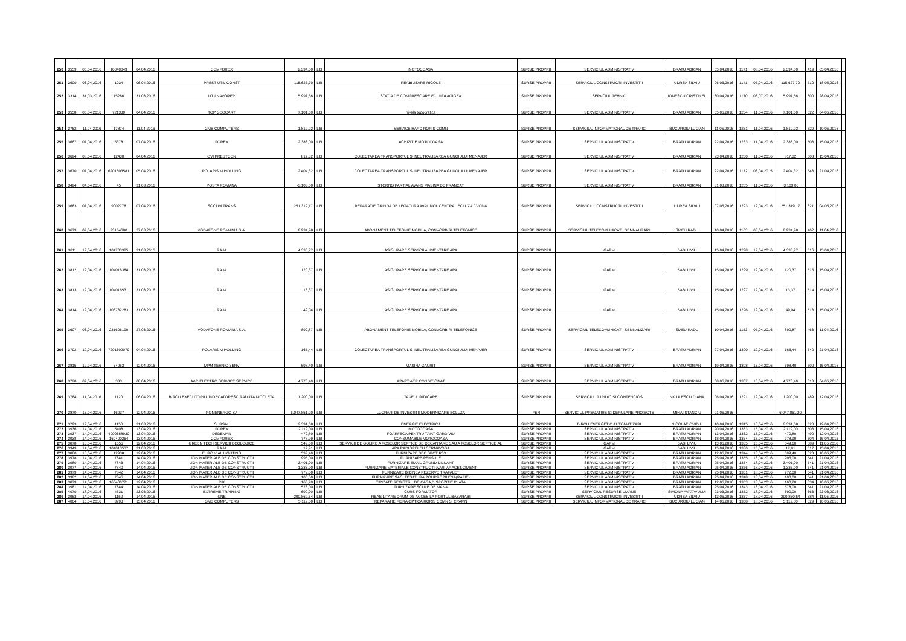| 250 | 3559 | 05,04,2016 | 16040049 | 04,04,2016 | COMFOREX | 2.394,00 | LEI | MOTOCOASA | SURSE PROPRII | SERVICIUL ADMINISTRATIV | BRATU ADRIAN | 05,04,2016 | 1171 | 08,04,2016 | 2.394,00 | 419 | 05,04,2016 | |
| 251 | 3600 | 06,04,2016 | 1034 | 06,04,2016 | PREST UTIL CONST | 115.627,70 | LEI | REABILITARE RIGOLE | SURSE PROPRII | SERVICIUL CONSTRUCTII INVESTITII | UDREA SILVIU | 06,05,2016 | 1141 | 07,04,2016 | 115.627,70 | 710 | 18,05,2016 | |
| 252 | 3314 | 31,03,2016 | 15286 | 31,03,2016 | UTILNAVOREP | 5.997,66 | LEI | STATIA DE COMPRESOARE ECLUZA AGIGEA | SURSE PROPRII | SERVCIUL TEHNIC | IONESCU CRISTINEL | 30,04,2016 | 1170 | 08,07,2016 | 5.997,66 | 600 | 28,04,2016 | |
| 253 | 3558 | 05,04,2016 | 721330 | 04,04,2016 | TOP GEOCART | 7.101,60 | LEI | nivela topografica | SURSE PROPRII | SERVICIUL ADMINISTRATIV | BRATU ADRIAN | 05,05,2016 | 1264 | 11,04,2016 | 7.101,60 | 622 | 04,05,2016 | |
| 254 | 3752 | 11,04,2016 | 17874 | 11,04,2016 | GMB COMPUTERS | 1.819,92 | LEI | SERVICE HARD RORIS CDMN | SURSE PROPRII | SERVICIUL INFORMATIONAL DE TRAFIC | BUCUROIU LUCIAN | 11,05,2016 | 1261 | 11,04,2016 | 1.819,92 | 629 | 10,05,2016 | |
| 255 | 3667 | 07,04,2016 | 5378 | 07,04,2016 | FOREX | 2.388,00 | LEI | ACHIZITIE MOTOCOASA | SURSE PROPRII | SERVICIUL ADMINISTRATIV | BRATU ADRIAN | 22,04,2016 | 1263 | 11,04,2016 | 2.388,00 | 503 | 15,04,2016 | |
| 256 | 3694 | 08,04,2016 | 12430 | 04,04,2016 | OVI PRESTCON | 817,32 | LEI | COLECTAREA TRANSPORTUL SI NEUTRALIZAREA GUNOIULUI MENAJER | SURSE PROPRII | SERVICIUL ADMINISTRATIV | BRATU ADRIAN | 23,04,2016 | 1260 | 11,04,2016 | 817,32 | 508 | 15,04,2016 | |
| 257 | 3670 | 07,04,2016 | 6201603581 | 05,04,2016 | POLARIS M HOLDING | 2.404,32 | LEI | COLECTAREA TRANSPORTUL SI NEUTRALIZAREA GUNOIULUI MENAJER | SURSE PROPRII | SERVICIUL ADMINISTRATIV | BRATU ADRIAN | 22,04,2016 | 1172 | 08,04,2015 | 2.404,32 | 543 | 21,04,2016 | |
| 258 | 3494 | 04,04,2016 | 45 | 31,03,2016 | POSTA ROMANA | -3.103,00 | LEI | STORNO PARTIAL AVANS MASINA DE FRANCAT | SURSE PROPRII | SERVICIUL ADMINISTRATIV | BRATU ADRIAN | 31,03,2016 | 1265 | 11,04,2016 | -3.103,00 | | | |
| 259 | 3683 | 07,04,2016 | 9002778 | 07,04,2016 | SOCUM TRANS | 251.319,17 | LEI | REPARATIE GRINDA DE LEGATURA AVAL MOL CENTRAL ECLUZA CVODA | SURSE PROPRII | SERVICIUL CONSTRUCTII INVESTITII | UDREA SILVIU | 07,05,2016 | 1293 | 12,04,2016 | 251.319,17 | 621 | 04,05,2016 | |
| 260 | 3679 | 07,04,2016 | 23154680 | 27,03,2016 | VODAFONE ROMANIA S.A. | 8.934,98 | LEI | ABONAMENT TELEFONIE MOBILA, CONVORBIRI TELEFONICE | SURSE PROPRII | SERVICIUL TELECOMUNICATII SEMNALIZARI | SMEU RADU | 10,04,2016 | 1163 | 08,04,2016 | 8.934,98 | 462 | 11,04,2016 | |
| 261 | 3811 | 12,04,2016 | 104703385 | 31,03,2015 | RAJA | 4.333,27 | LEI | ASIGURARE SERVICII ALIMENTARE APA | SURSE PROPRII | GAPM | BABI LIVIU | 15,04,2016 | 1298 | 12,04,2016 | 4.333,27 | 516 | 15,04,2016 | |
| 262 | 3812 | 12,04,2016 | 104016384 | 31,03,2016 | RAJA | 120,37 | LEI | ASIGURARE SERVICII ALIMENTARE APA | SURSE PROPRII | GAPM | BABI LIVIU | 15,04,2016 | 1299 | 12,04,2016 | 120,37 | 515 | 15,04,2016 | |
| 263 | 3813 | 12,04,2016 | 104016531 | 31,03,2016 | RAJA | 13,37 | LEI | ASIGURARE SERVICII ALIMENTARE APA | SURSE PROPRII | GAPM | BABI LIVIU | 15,04,2016 | 1297 | 12,04,2016 | 13,37 | 514 | 15,04,2016 | |
| 264 | 3814 | 12,04,2016 | 103732283 | 31,03,2016 | RAJA | 49,04 | LEI | ASIGURARE SERVICII ALIMENTARE APA | SURSE PROPRII | GAPM | BABI LIVIU | 15,04,2016 | 1296 | 12,04,2016 | 49,04 | 513 | 15,04,2016 | |
| 265 | 3607 | 06,04,2016 | 231696190 | 27,03,2016 | VODAFONE ROMANIA S.A. | 890,87 | LEI | ABONAMENT TELEFONIE MOBILA, CONVORBIRI TELEFONICE | SURSE PROPRII | SERVICIUL TELECOMUNICATII SEMNALIZARI | SMEU RADU | 10,04,2016 | 1153 | 07,04,2016 | 890,87 | 463 | 11,04,2016 | |
| 266 | 3792 | 12,04,2016 | 7201602079 | 04,04,2016 | POLARIS M HOLDING | 165,44 | LEI | COLECTAREA TRANSPORTUL SI NEUTRALIZAREA GUNOIULUI MENAJER | SURSE PROPRII | SERVICIUL ADMINISTRATIV | BRATU ADRIAN | 27,04,2016 | 1300 | 12,04,2016 | 165,44 | 542 | 21,04,2016 | |
| 267 | 3815 | 12,04,2016 | 34953 | 12,04,2016 | MPM TEHNIC SERV | 698,40 | LEI | MASINA GAURIT | SURSE PROPRII | SERVICIUL ADMINISTRATIV | BRATU ADRIAN | 19,04,2016 | 1308 | 13,04,2016 | 698,40 | 500 | 15,04,2016 | |
| 268 | 3728 | 07,04,2016 | 383 | 08,04,2016 | A&D ELECTRO SERVICE SERVICE | 4.778,40 | LEI | APART AER CONDITIONAT | SURSE PROPRII | SERVICIUL ADMINISTRATIV | BRATU ADRIAN | 08,05,2016 | 1307 | 13,04,2016 | 4.778,40 | 618 | 04,05,2016 | |
| 269 | 3784 | 11,04,2016 | 1120 | 06,04,2016 | BIROU EXECUTORIU JUDECATORESC RADUTA NICOLETA | 1.200,00 | LEI | TAXE JURIDICARE | SURSE PROPRII | SERVICIUL JURIDIC SI CONTENCIOS | NICULESCU DIANA | 06,04,2016 | 1291 | 12,04,2016 | 1.200,00 | 489 | 12,04,2016 | |
| 270 | 3870 | 13,04,2016 | 16037 | 12,04,2016 | ROMENERGO SA | 6.047.851,20 | LEI | LUCRARI DE INVESTITII MODERNIZARE ECLUZA | FEN | SERVICIUL PREGATIRE SI DERULARE PROIECTE | MIHAI STANCIU | 01,05,2016 | | | 6.047.851,20 | | | |
| 271 | 3793 | 12,04,2016 | 1150 | 31,03,2016 | SURSAL | 2.391,68 | LEI | ENERGIE ELECTRICA | SURSE PROPRII | BIROU ENERGETIC AUTOMATIZARI | NICOLAE OVIDIU | 10,04,2016 | 1315 | 13,04,2016 | 2.391,68 | 523 | 19,04,2016 | |
| 272 | 3936 | 14,04,2016 | 5408 | 13,04,2016 | FOREX | 2.119,00 | LEI | MOTOCOASA | SURSE PROPRII | SERVICIUL ADMINISTRATIV | BRATU ADRIAN | 20,04,2016 | 1333 | 15,04,2016 | 2.119,00 | 503 | 15,04,2016 | |
| 273 | 3937 | 14,04,2016 | 4900658930 | 13,04,2016 | DEDEMAN | 470,80 | LEI | FOARFECA PENTRU TAIAT GARD VIU | SURSE PROPRII | SERVICIUL ADMINISTRATIV | BRATU ADRIAN | 13,04,2016 | 1332 | 15,04,2016 | 470,80 | 490 | 12,04,2016 | |
| 274 | 3938 | 14,04,2016 | 160400264 | 13,04,2016 | COMFOREX | 778,99 | LEI | CONSUMABILE MOTOCOASA | SURSE PROPRII | SERVICIUL ADMINISTRATIV | BRATU ADRIAN | 18,04,2016 | 1334 | 15,04,2016 | 778,99 | 504 | 15,04,2015 | |
| 275 | 3878 | 13,04,2016 | 1555 | 12,04,2016 | GREEN TECH SERVICII ECOLOGICE | 549,60 | LEI | SERVICII DE GOLIRE A FOSELOR SEPTICE DE DECANTARE SAU A FOSELOR SEPTICE AL | SURSE PROPRII | GAPM | BABI LIVIU | 13,05,2016 | 1335 | 15,04,2016 | 549,60 | 689 | 11,05,2016 | |
| 276 | 3949 | 14,04,2016 | 104013537 | 31,03,2016 | RAJA | 17,91 | LEI | APA RADIORELEU CERNAVODA | SURSE PROPRII | GAPM | BABI LIVIU | 15,04,2016 | 1336 | 15,04,2016 | 17,91 | 517 | 15,04,2015 | |
| 277 | 3880 | 13,04,2016 | 12938 | 12,04,2016 | EURO VIAL LIGHTING | 599,40 | LEI | FURNIZARE BEC SPOT R63 | SURSE PROPRII | SERVICIUL ADMINISTRATIV | BRATU ADRIAN | 12,05,2016 | 1344 | 18,04,2016 | 599,40 | 628 | 10,05,2016 | |
| 278 | 3978 | 14,04,2016 | 7841 | 14,04,2016 | LION MATERIALE DE CONSTRUCTII | 995,00 | LEI | FURNIZARE PENSULE | SURSE PROPRII | SERVICIUL ADMINISTRATIV | BRATU ADRIAN | 25,04,2016 | 1355 | 18,04,2016 | 995,00 | 541 | 21,04,2016 | |
| 279 | 3980 | 14,04,2016 | 7843 | 14,04,2016 | LION MATERIALE DE CONSTRUCTII | 3.401,00 | LEI | FURNIZARE EMAIL GRUND DILUANT | SURSE PROPRII | SERVICIUL ADMINISTRATIV | BRATU ADRIAN | 25,04,2016 | 1354 | 18,04,2016 | 3.401,00 | 541 | 21,04,2016 | |
| 280 | 3977 | 14,04,2016 | 7840 | 14,04,2016 | LION MATERIALE DE CONSTRUCTII | 1.336,00 | LEI | FURNIZARE MATERIALE CONSTRUCTII:VAR, ARACET,CIMENT | SURSE PROPRII | SERVICIUL ADMINISTRATIV | BRATU ADRIAN | 25,04,2016 | 1356 | 18,04,2016 | 1.336,00 | 541 | 21,04,2016 | |
| 281 | 3979 | 14,04,2016 | 7842 | 14,04,2016 | LION MATERIALE DE CONSTRUCTII | 772,00 | LEI | FURNIZARE BIDINEA REZERVE TRAFALET | SURSE PROPRII | SERVICIUL ADMINISTRATIV | BRATU ADRIAN | 25,04,2016 | 1351 | 18,04,2016 | 772,00 | 541 | 21,04,2016 | |
| 282 | 3982 | 14,04,2016 | 7845 | 14,04,2016 | LION MATERIALE DE CONSTRUCTII | 100,00 | LEI | FURNIZARE SACI TESATURA POLIPROPILENA(RAFIE) | SURSE PROPRII | SERVICIUL ADMINISTRATIV | BRATU ADRIAN | 25,04,2016 | 1348 | 18,04,2016 | 100,00 | 541 | 21,04,2016 | |
| 283 | 3879 | 14,04,2016 | 160400771 | 12,04,2016 | RIK | 160,20 | LEI | TIPIZATE:REGISTRU DE CASA,DISPOZITIE PLATA | SURSE PROPRII | SERVICIUL ADMINISTRATIV | BRATU ADRIAN | 12,05,2016 | 1353 | 18,04,2016 | 160,20 | 634 | 10,05,2016 | |
| 284 | 3981 | 14,04,2016 | 7844 | 14,04,2016 | LION MATERIALE DE CONSTRUCTII | 578,00 | LEI | FURNIZARE SCULE DE MANA | SURSE PROPRII | SERVICIUL ADMINISTRATIV | BRATU ADRIAN | 25,04,2016 | 1343 | 18,04,2016 | 578,00 | 541 | 21,04,2016 | |
| 285 | 4070 | 18,04,2016 | 4531 | 23,03,2016 | EXTREME TRAINING | 690,00 | LEI | CURS FORMATOR | SURSE PROPRII | SERVICIUL RESURSE UMANE | SIMONA AVATAVULUI | 23,03,2016 | 1352 | 18,04,2016 | 690,00 | 363 | 23,03,2016 | |
| 286 | 3963 | 14,04,2016 | 1152 | 14,04,2016 | CNE | 290.860,54 | LEI | REABILITARE DRUM DE ACCES LA PORTUL BASARABI | SURSE PROPRII | SERVICIUL CONSTRUCTII INVESTITII | UDREA SILVIU | 13,05,2016 | 1357 | 18,04,2016 | 290.860,54 | 684 | 11,05,2016 | |
| 287 | 4004 | 15,04,2016 | 3293 | 15,04,2016 | GMB COMPUTERS | 5.112,00 | LEI | REPARATIE FIBRA OPTICA RORIS CDMN SI CPAMN | SURSE PROPRII | SERVICIUL INFORMATIONAL DE TRAFIC | BUCUROIU LUCIAN | 14,05,2016 | 1358 | 18,04,2016 | 5.112,00 | 629 | 10,05,2016 | |